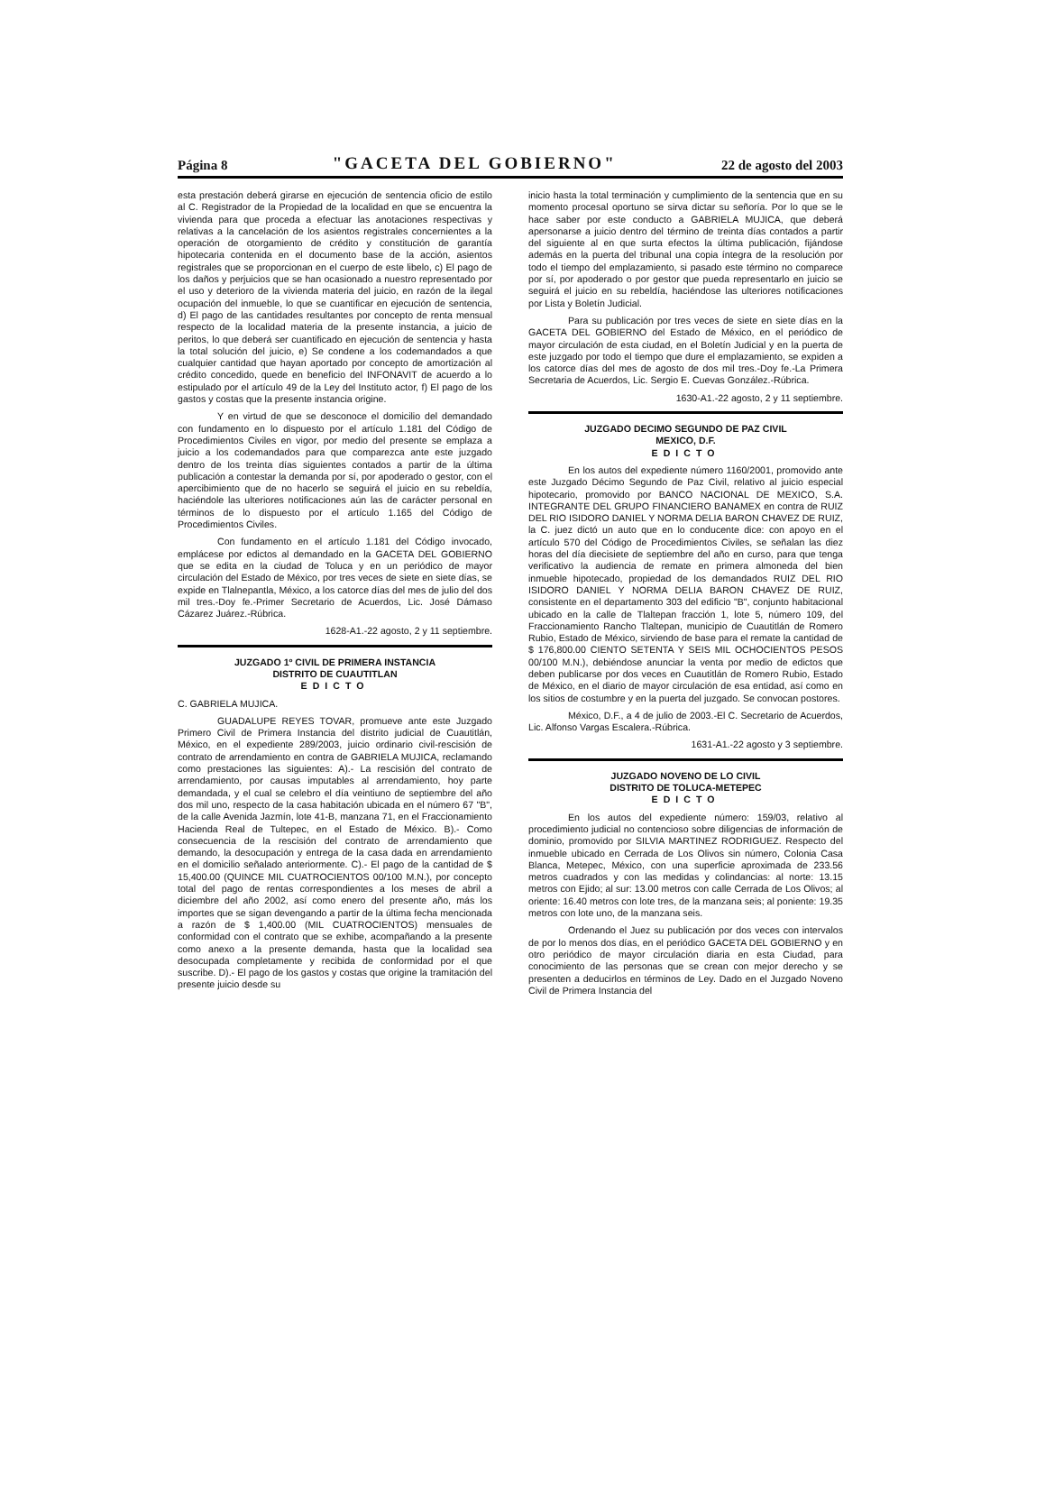Página 8 "GACETA DEL GOBIERNO" 22 de agosto del 2003
esta prestación deberá girarse en ejecución de sentencia oficio de estilo al C. Registrador de la Propiedad de la localidad en que se encuentra la vivienda para que proceda a efectuar las anotaciones respectivas y relativas a la cancelación de los asientos registrales concernientes a la operación de otorgamiento de crédito y constitución de garantía hipotecaria contenida en el documento base de la acción, asientos registrales que se proporcionan en el cuerpo de este libelo, c) El pago de los daños y perjuicios que se han ocasionado a nuestro representado por el uso y deterioro de la vivienda materia del juicio, en razón de la ilegal ocupación del inmueble, lo que se cuantificar en ejecución de sentencia, d) El pago de las cantidades resultantes por concepto de renta mensual respecto de la localidad materia de la presente instancia, a juicio de peritos, lo que deberá ser cuantificado en ejecución de sentencia y hasta la total solución del juicio, e) Se condene a los codemandados a que cualquier cantidad que hayan aportado por concepto de amortización al crédito concedido, quede en beneficio del INFONAVIT de acuerdo a lo estipulado por el artículo 49 de la Ley del Instituto actor, f) El pago de los gastos y costas que la presente instancia origine.
Y en virtud de que se desconoce el domicilio del demandado con fundamento en lo dispuesto por el artículo 1.181 del Código de Procedimientos Civiles en vigor, por medio del presente se emplaza a juicio a los codemandados para que comparezca ante este juzgado dentro de los treinta días siguientes contados a partir de la última publicación a contestar la demanda por sí, por apoderado o gestor, con el apercibimiento que de no hacerlo se seguirá el juicio en su rebeldía, haciéndole las ulteriores notificaciones aún las de carácter personal en términos de lo dispuesto por el artículo 1.165 del Código de Procedimientos Civiles.
Con fundamento en el artículo 1.181 del Código invocado, emplácese por edictos al demandado en la GACETA DEL GOBIERNO que se edita en la ciudad de Toluca y en un periódico de mayor circulación del Estado de México, por tres veces de siete en siete días, se expide en Tlalnepantla, México, a los catorce días del mes de julio del dos mil tres.-Doy fe.-Primer Secretario de Acuerdos, Lic. José Dámaso Cázarez Juárez.-Rúbrica.
1628-A1.-22 agosto, 2 y 11 septiembre.
JUZGADO 1º CIVIL DE PRIMERA INSTANCIA
DISTRITO DE CUAUTITLAN
EDICTO
C. GABRIELA MUJICA.
GUADALUPE REYES TOVAR, promueve ante este Juzgado Primero Civil de Primera Instancia del distrito judicial de Cuautitlán, México, en el expediente 289/2003, juicio ordinario civil-rescisión de contrato de arrendamiento en contra de GABRIELA MUJICA, reclamando como prestaciones las siguientes: A).- La rescisión del contrato de arrendamiento, por causas imputables al arrendamiento, hoy parte demandada, y el cual se celebro el día veintiuno de septiembre del año dos mil uno, respecto de la casa habitación ubicada en el número 67 "B", de la calle Avenida Jazmín, lote 41-B, manzana 71, en el Fraccionamiento Hacienda Real de Tultepec, en el Estado de México. B).- Como consecuencia de la rescisión del contrato de arrendamiento que demando, la desocupación y entrega de la casa dada en arrendamiento en el domicilio señalado anteriormente. C).- El pago de la cantidad de $ 15,400.00 (QUINCE MIL CUATROCIENTOS 00/100 M.N.), por concepto total del pago de rentas correspondientes a los meses de abril a diciembre del año 2002, así como enero del presente año, más los importes que se sigan devengando a partir de la última fecha mencionada a razón de $ 1,400.00 (MIL CUATROCIENTOS) mensuales de conformidad con el contrato que se exhibe, acompañando a la presente como anexo a la presente demanda, hasta que la localidad sea desocupada completamente y recibida de conformidad por el que suscribe. D).- El pago de los gastos y costas que origine la tramitación del presente juicio desde su
inicio hasta la total terminación y cumplimiento de la sentencia que en su momento procesal oportuno se sirva dictar su señoría. Por lo que se le hace saber por este conducto a GABRIELA MUJICA, que deberá apersonarse a juicio dentro del término de treinta días contados a partir del siguiente al en que surta efectos la última publicación, fijándose además en la puerta del tribunal una copia íntegra de la resolución por todo el tiempo del emplazamiento, si pasado este término no comparece por sí, por apoderado o por gestor que pueda representarlo en juicio se seguirá el juicio en su rebeldía, haciéndose las ulteriores notificaciones por Lista y Boletín Judicial.
Para su publicación por tres veces de siete en siete días en la GACETA DEL GOBIERNO del Estado de México, en el periódico de mayor circulación de esta ciudad, en el Boletín Judicial y en la puerta de este juzgado por todo el tiempo que dure el emplazamiento, se expiden a los catorce días del mes de agosto de dos mil tres.-Doy fe.-La Primera Secretaria de Acuerdos, Lic. Sergio E. Cuevas González.-Rúbrica.
1630-A1.-22 agosto, 2 y 11 septiembre.
JUZGADO DECIMO SEGUNDO DE PAZ CIVIL
MEXICO, D.F.
EDICTO
En los autos del expediente número 1160/2001, promovido ante este Juzgado Décimo Segundo de Paz Civil, relativo al juicio especial hipotecario, promovido por BANCO NACIONAL DE MEXICO, S.A. INTEGRANTE DEL GRUPO FINANCIERO BANAMEX en contra de RUIZ DEL RIO ISIDORO DANIEL Y NORMA DELIA BARON CHAVEZ DE RUIZ, la C. juez dictó un auto que en lo conducente dice: con apoyo en el artículo 570 del Código de Procedimientos Civiles, se señalan las diez horas del día diecisiete de septiembre del año en curso, para que tenga verificativo la audiencia de remate en primera almoneda del bien inmueble hipotecado, propiedad de los demandados RUIZ DEL RIO ISIDORO DANIEL Y NORMA DELIA BARON CHAVEZ DE RUIZ, consistente en el departamento 303 del edificio "B", conjunto habitacional ubicado en la calle de Tlaltepan fracción 1, lote 5, número 109, del Fraccionamiento Rancho Tlaltepan, municipio de Cuautitlán de Romero Rubio, Estado de México, sirviendo de base para el remate la cantidad de $ 176,800.00 CIENTO SETENTA Y SEIS MIL OCHOCIENTOS PESOS 00/100 M.N.), debiéndose anunciar la venta por medio de edictos que deben publicarse por dos veces en Cuautitlán de Romero Rubio, Estado de México, en el diario de mayor circulación de esa entidad, así como en los sitios de costumbre y en la puerta del juzgado. Se convocan postores.
México, D.F., a 4 de julio de 2003.-El C. Secretario de Acuerdos, Lic. Alfonso Vargas Escalera.-Rúbrica.
1631-A1.-22 agosto y 3 septiembre.
JUZGADO NOVENO DE LO CIVIL
DISTRITO DE TOLUCA-METEPEC
EDICTO
En los autos del expediente número: 159/03, relativo al procedimiento judicial no contencioso sobre diligencias de información de dominio, promovido por SILVIA MARTINEZ RODRIGUEZ. Respecto del inmueble ubicado en Cerrada de Los Olivos sin número, Colonia Casa Blanca, Metepec, México, con una superficie aproximada de 233.56 metros cuadrados y con las medidas y colindancias: al norte: 13.15 metros con Ejido; al sur: 13.00 metros con calle Cerrada de Los Olivos; al oriente: 16.40 metros con lote tres, de la manzana seis; al poniente: 19.35 metros con lote uno, de la manzana seis.
Ordenando el Juez su publicación por dos veces con intervalos de por lo menos dos días, en el periódico GACETA DEL GOBIERNO y en otro periódico de mayor circulación diaria en esta Ciudad, para conocimiento de las personas que se crean con mejor derecho y se presenten a deducirlos en términos de Ley. Dado en el Juzgado Noveno Civil de Primera Instancia del